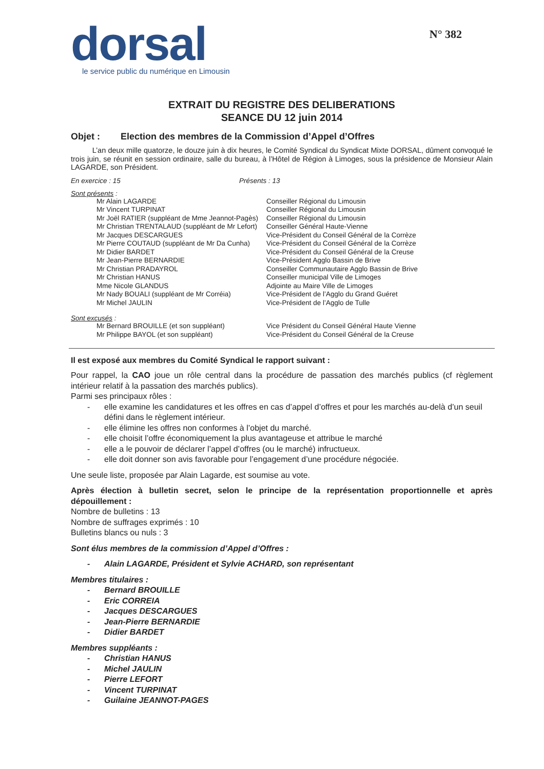dorsal
le service public du numérique en Limousin
N° 382
EXTRAIT DU REGISTRE DES DELIBERATIONS
SEANCE DU 12 juin 2014
Objet : Election des membres de la Commission d’Appel d’Offres
L’an deux mille quatorze, le douze juin à dix heures, le Comité Syndical du Syndicat Mixte DORSAL, dûment convoqué le trois juin, se réunit en session ordinaire, salle du bureau, à l’Hôtel de Région à Limoges, sous la présidence de Monsieur Alain LAGARDE, son Président.
En exercice : 15 Présents : 13
Sont présents :
| Mr Alain LAGARDE | Conseiller Régional du Limousin |
| Mr Vincent TURPINAT | Conseiller Régional du Limousin |
| Mr Joël RATIER (suppléant de Mme Jeannot-Pagès) | Conseiller Régional du Limousin |
| Mr Christian TRENTALAUD (suppléant de Mr Lefort) | Conseiller Général Haute-Vienne |
| Mr Jacques DESCARGUES | Vice-Président du Conseil Général de la Corrèze |
| Mr Pierre COUTAUD (suppléant de Mr Da Cunha) | Vice-Président du Conseil Général de la Corrèze |
| Mr Didier BARDET | Vice-Président du Conseil Général de la Creuse |
| Mr Jean-Pierre BERNARDIE | Vice-Président Agglo Bassin de Brive |
| Mr Christian PRADAYROL | Conseiller Communautaire Agglo Bassin de Brive |
| Mr Christian HANUS | Conseiller municipal Ville de Limoges |
| Mme Nicole GLANDUS | Adjointe au Maire Ville de Limoges |
| Mr Nady BOUALI (suppléant de Mr Corréia) | Vice-Président de l’Agglo du Grand Guéret |
| Mr Michel JAULIN | Vice-Président de l’Agglo de Tulle |
Sont excusés :
| Mr Bernard BROUILLE (et son suppléant) | Vice Président du Conseil Général Haute Vienne |
| Mr Philippe BAYOL (et son suppléant) | Vice-Président du Conseil Général de la Creuse |
Il est exposé aux membres du Comité Syndical le rapport suivant :
Pour rappel, la CAO joue un rôle central dans la procédure de passation des marchés publics (cf règlement intérieur relatif à la passation des marchés publics).
Parmi ses principaux rôles :
- elle examine les candidatures et les offres en cas d’appel d’offres et pour les marchés au-delà d’un seuil défini dans le règlement intérieur.
- elle élimine les offres non conformes à l’objet du marché.
- elle choisit l’offre économiquement la plus avantageuse et attribue le marché
- elle a le pouvoir de déclarer l’appel d’offres (ou le marché) infructueux.
- elle doit donner son avis favorable pour l’engagement d’une procédure négociée.
Une seule liste, proposée par Alain Lagarde, est soumise au vote.
Après élection à bulletin secret, selon le principe de la représentation proportionnelle et après dépouillement :
Nombre de bulletins : 13
Nombre de suffrages exprimés : 10
Bulletins blancs ou nuls : 3
Sont élus membres de la commission d’Appel d’Offres :
- Alain LAGARDE, Président et Sylvie ACHARD, son représentant
Membres titulaires :
- Bernard BROUILLE
- Eric CORREIA
- Jacques DESCARGUES
- Jean-Pierre BERNARDIE
- Didier BARDET
Membres suppléants :
- Christian HANUS
- Michel JAULIN
- Pierre LEFORT
- Vincent TURPINAT
- Guilaine JEANNOT-PAGES